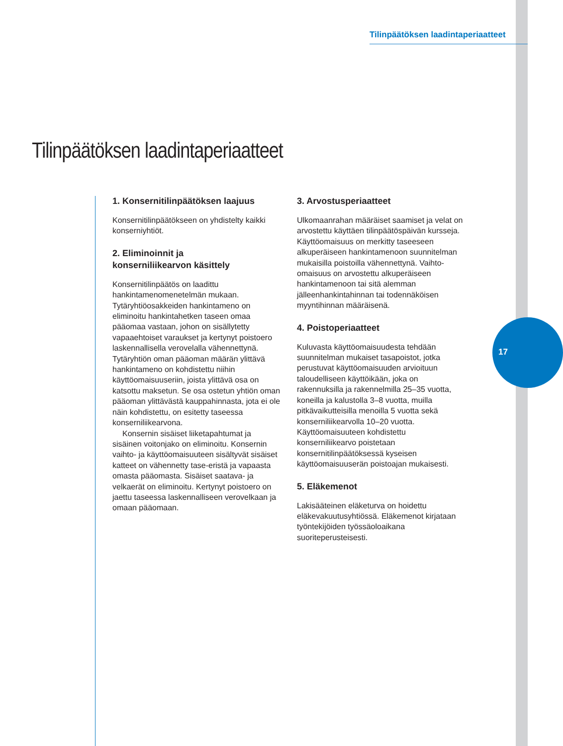Tilinpäätöksen laadintaperiaatteet
Tilinpäätöksen laadintaperiaatteet
1. Konsernitilinpäätöksen laajuus
Konsernitilinpäätökseen on yhdistelty kaikki konserniyhtiöt.
2. Eliminoinnit ja
konserniliikearvon käsittely
Konsernitilinpäätös on laadittu hankintamenomenetelmän mukaan. Tytäryhtiöosakkeiden hankintameno on eliminoitu hankintahetken taseen omaa pääomaa vastaan, johon on sisällytetty vapaaehtoiset varaukset ja kertynyt poistoero laskennallisella verovelalla vähennettynä. Tytäryhtiön oman pääoman määrän ylittävä hankintameno on kohdistettu niihin käyttöomaisuuseriin, joista ylittävä osa on katsottu maksetun. Se osa ostetun yhtiön oman pääoman ylittävästä kauppahinnasta, jota ei ole näin kohdistettu, on esitetty taseessa konserniliikearvona.
Konsernin sisäiset liiketapahtumat ja sisäinen voitonjako on eliminoitu. Konsernin vaihto- ja käyttöomaisuuteen sisältyvät sisäiset katteet on vähennetty tase-eristä ja vapaasta omasta pääomasta. Sisäiset saatava- ja velkaerät on eliminoitu. Kertynyt poistoero on jaettu taseessa laskennalliseen verovelkaan ja omaan pääomaan.
3. Arvostusperiaatteet
Ulkomaanrahan määräiset saamiset ja velat on arvostettu käyttäen tilinpäätöspäivän kursseja. Käyttöomaisuus on merkitty taseeseen alkuperäiseen hankintamenoon suunnitelman mukaisilla poistoilla vähennettynä. Vaihto-omaisuus on arvostettu alkuperäiseen hankintamenoon tai sitä alemman jälleenhankintahinnan tai todennäköisen myyntihinnan määräisenä.
4. Poistoperiaatteet
Kuluvasta käyttöomaisuudesta tehdään suunnitelman mukaiset tasapoistot, jotka perustuvat käyttöomaisuuden arvioituun taloudelliseen käyttöikään, joka on rakennuksilla ja rakennelmilla 25–35 vuotta, koneilla ja kalustolla 3–8 vuotta, muilla pitkävaikutteisilla menoilla 5 vuotta sekä konserniliikearvolla 10–20 vuotta. Käyttöomaisuuteen kohdistettu konserniliikearvo poistetaan konsernitilinpäätöksessä kyseisen käyttöomaisuuserän poistoajan mukaisesti.
5. Eläkemenot
Lakisääteinen eläketurva on hoidettu eläkevakuutusyhtiössä. Eläkemenot kirjataan työntekijöiden työssäoloaikana suoriteperusteisesti.
17